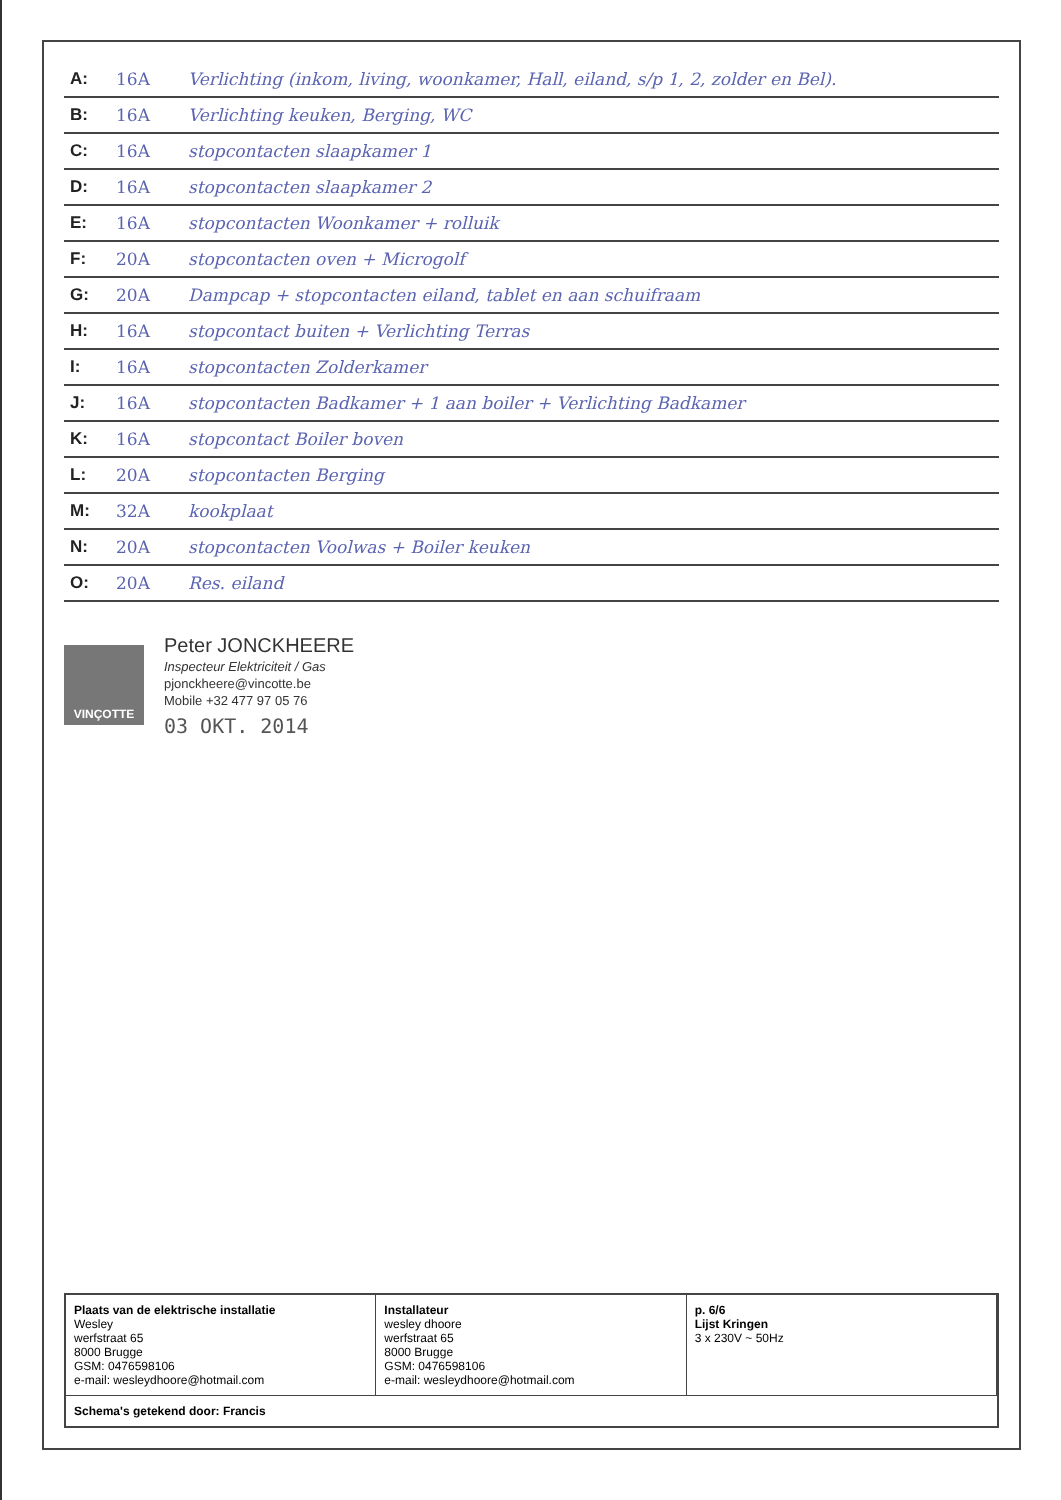| A: | 16A | Verlichting (inkom, living, woonkamer, Hall, eiland, s/p 1, 2, zolder en Bel). |
| B: | 16A | Verlichting keuken, Berging, WC |
| C: | 16A | stopcontacten slaapkamer 1 |
| D: | 16A | stopcontacten slaapkamer 2 |
| E: | 16A | stopcontacten Woonkamer + rolluik |
| F: | 20A | stopcontacten oven + Microgolf |
| G: | 20A | Dampcap + stopcontacten eiland, tablet en aan schuifraam |
| H: | 16A | stopcontact buiten + Verlichting Terras |
| I: | 16A | stopcontacten Zolderkamer |
| J: | 16A | stopcontacten Badkamer + 1 aan boiler + Verlichting Badkamer |
| K: | 16A | stopcontact Boiler boven |
| L: | 20A | stopcontacten Berging |
| M: | 32A | kookplaat |
| N: | 20A | stopcontacten Voolwas + Boiler keuken |
| O: | 20A | Res. eiland |
VINÇOTTE
Peter JONCKHEERE
Inspecteur Elektriciteit / Gas
pjonckheere@vincotte.be
Mobile +32 477 97 05 76
03 OKT. 2014
Plaats van de elektrische installatie
Wesley
werfstraat 65
8000 Brugge
GSM: 0476598106
e-mail: wesleydhoore@hotmail.com
Installateur
wesley dhoore
werfstraat 65
8000 Brugge
GSM: 0476598106
e-mail: wesleydhoore@hotmail.com
p. 6/6
Lijst Kringen
3 x 230V ~ 50Hz
Schema's getekend door: Francis